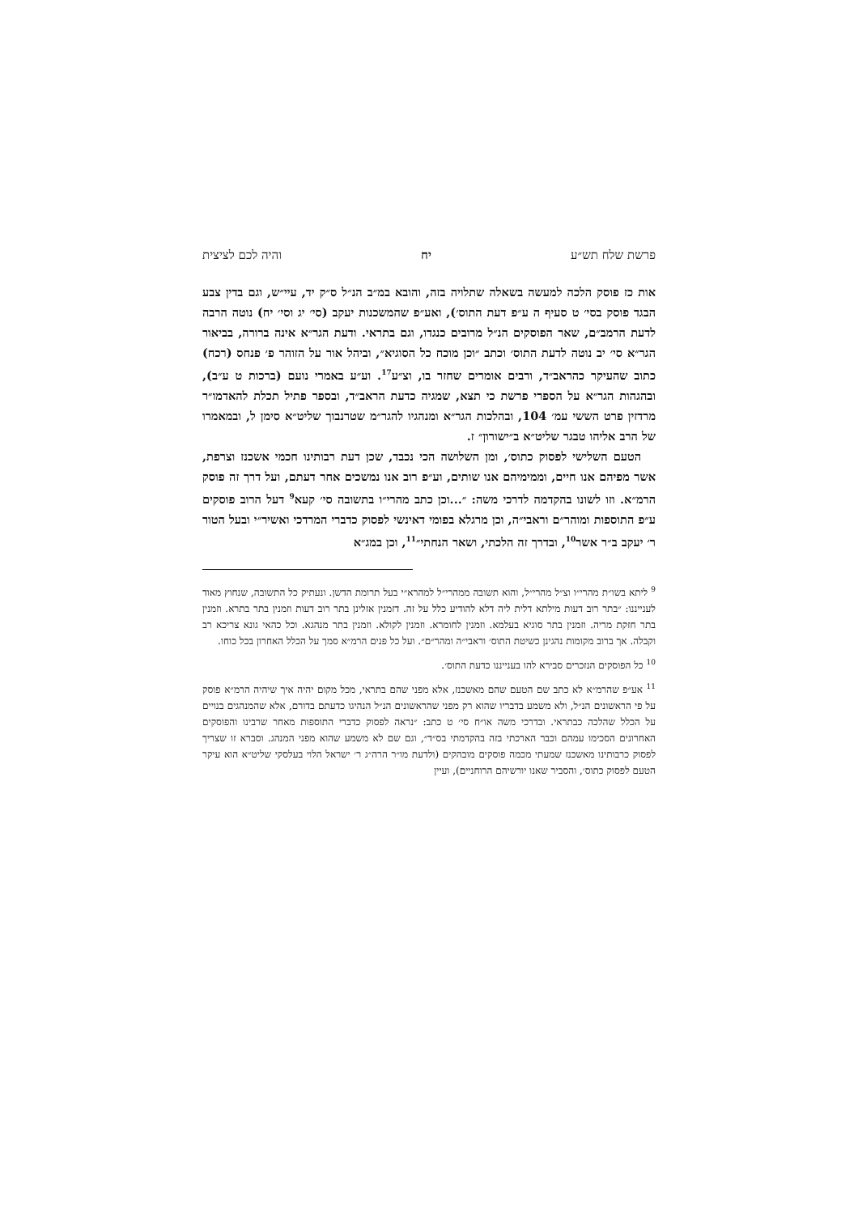פרשת שלח תש״ע יח והיה לכם לציצית
אות כז פוסק הלכה למעשה בשאלה שתלויה בזה, והובא במ״ב הנ״ל ס״ק יד, עיי״ש, וגם בדין צבע הבגד פוסק בסי׳ ט סעיף ה ע״פ דעת התוס׳), ואע״פ שהמשכנות יעקב (סי׳ יג וסי׳ יח) נוטה הרבה לדעת הרמב״ם, שאר הפוסקים הנ״ל מרובים כנגדו, וגם בתראי. ודעת הגר״א אינה ברורה, בביאור הגר״א סי׳ יב נוטה לדעת התוס׳ וכתב ״וכן מוכח כל הסוגיא״, וביהל אור על הזוהר פ׳ פנחס (רכח) כתוב שהעיקר כהראב״ד, ורבים אומרים שחזר בו, וצ״ע<sup>17</sup>. וע״ע באמרי נועם (ברכות ט ע״ב), ובהגהות הגר״א על הספרי פרשת כי תצא, שמגיה כדעת הראב״ד, ובספר פתיל תכלת להאדמו״ר מרדזין פרט הששי עמ׳ 104, ובהלכות הגר״א ומנהגיו להגר״מ שטרנבוך שליט״א סימן ל, ובמאמרו של הרב אליהו טבגר שליט״א ב״ישורון״ ז.
הטעם השלישי לפסוק כתוס׳, ומן השלושה הכי נכבד, שכן דעת רבותינו חכמי אשכנז וצרפת, אשר מפיהם אנו חיים, וממימיהם אנו שותים, וע״פ רוב אנו נמשכים אחר דעתם, ועל דרך זה פוסק הרמ״א. וזו לשונו בהקדמה לדרכי משה: ״...וכן כתב מהרי״ו בתשובה סי׳ קעא<sup>9</sup> דעל הרוב פוסקים ע״פ התוספות ומוהר״ם וראבי״ה, וכן מרגלא בפומי דאינשי לפסוק כדברי המרדכי ואשיר״י ובעל הטור ר׳ יעקב ב״ר אשר<sup>10</sup>, ובדרך זה הלכתי, ושאר הנחתי״<sup>11</sup>, וכן במג״א
<sup>9</sup> ליתא בשו״ת מהרי״ו וצ״ל מהרי״ל, והוא תשובה ממהרי״ל למהרא״י בעל תרומת הדשן. ונעתיק כל התשובה, שנחוץ מאוד לענייננו: ״בתר רוב דעות מילתא דלית ליה דלא להודיע כלל על זה. דזמנין אזלינן בתר רוב דעות וזמנין בתר בתרא. וזמנין בתר חזקת מריה. וזמנין בתר סוגיא בעלמא. וזמנין לחומרא. וזמנין לקולא. וזמנין בתר מנהגא. וכל כהאי גונא צריכא רב וקבלה. אך ברוב מקומות נהגינן כשיטת התוס׳ וראבי״ה ומהר״ם״. ועל כל פנים הרמ״א סמך על הכלל האחרון בכל כוחו.
<sup>10</sup> כל הפוסקים הנזכרים סבירא להו בענייננו כדעת התוס׳.
<sup>11</sup> אע״פ שהרמ״א לא כתב שם הטעם שהם מאשכנז, אלא מפני שהם בתראי, מכל מקום יהיה איך שיהיה הרמ״א פוסק על פי הראשונים הנ״ל, ולא משמע בדבריו שהוא רק מפני שהראשונים הנ״ל הנהיגו כדעתם בדורם, אלא שהמנהגים בנויים על הכלל שהלכה כבתראי. ובדרכי משה או״ח סי׳ ט כתב: ״נראה לפסוק כדברי התוספות מאחר שרבינו והפוסקים האחרונים הסכימו עמהם וכבר הארכתי בזה בהקדמתי בס״ד״, וגם שם לא משמע שהוא מפני המנהג. וסברא זו שצריך לפסוק כרבותינו מאשכנז שמעתי מכמה פוסקים מובהקים (ולדעת מו״ר הרה״ג ר׳ ישראל הלוי בעלסקי שליט״א הוא עיקר הטעם לפסוק כתוס׳, והסביר שאנו יורשיהם הרוחניים), ועיין